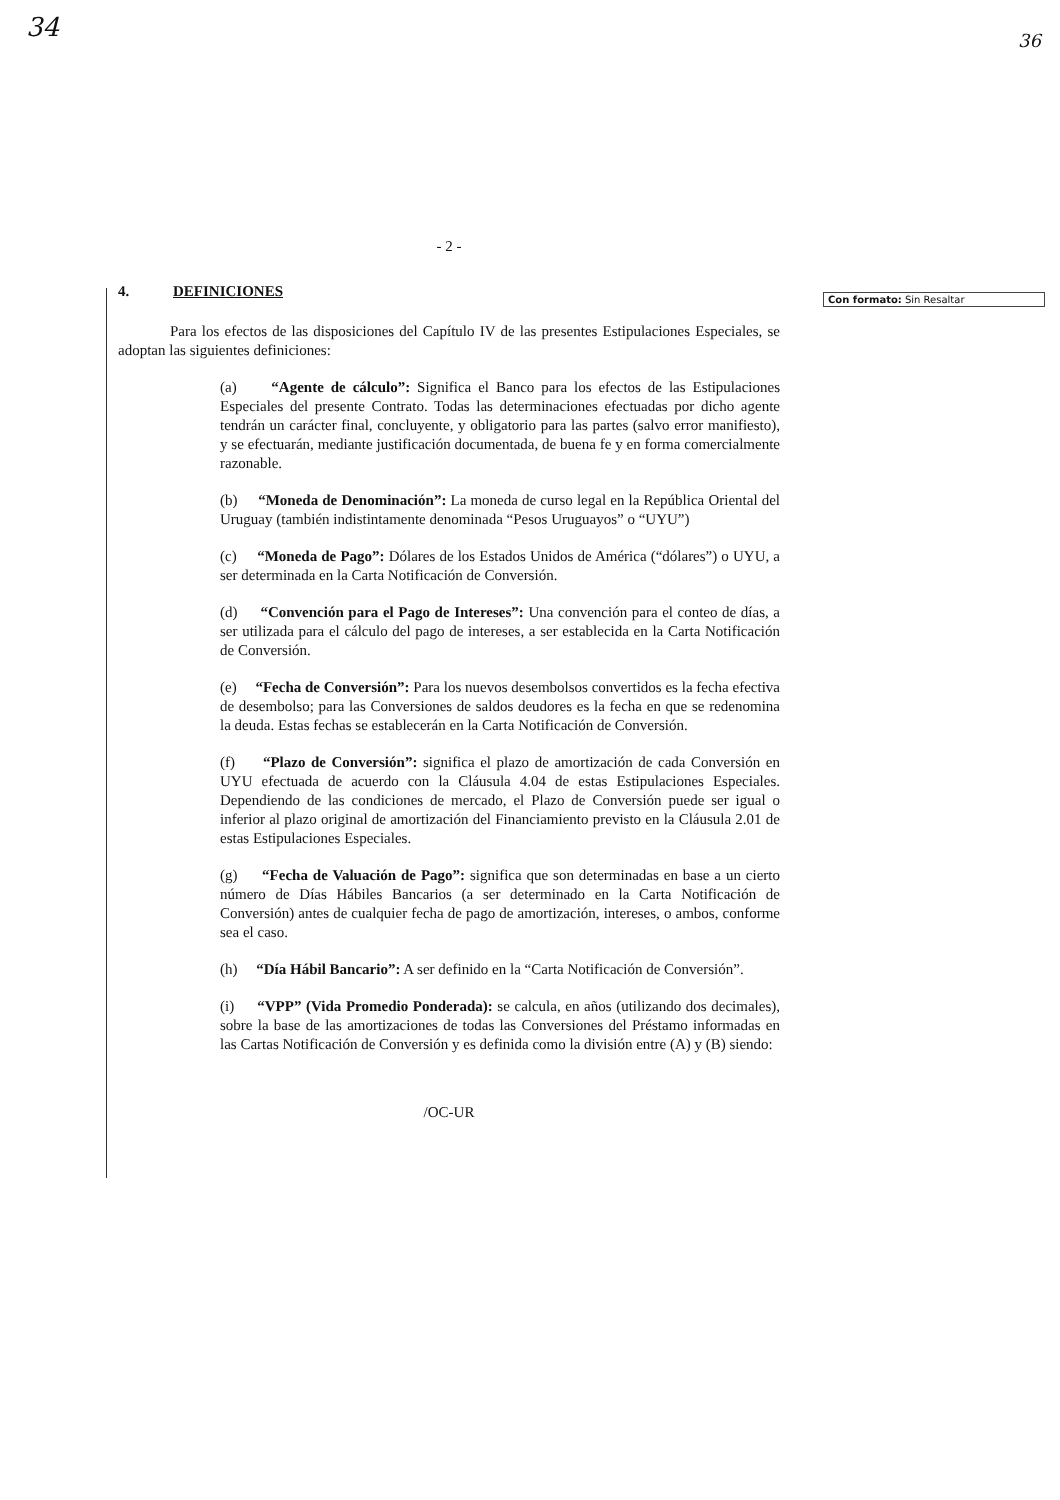34 36
Con formato: Sin Resaltar
- 2 -
4. DEFINICIONES
Para los efectos de las disposiciones del Capítulo IV de las presentes Estipulaciones Especiales, se adoptan las siguientes definiciones:
(a) “Agente de cálculo”: Significa el Banco para los efectos de las Estipulaciones Especiales del presente Contrato. Todas las determinaciones efectuadas por dicho agente tendrán un carácter final, concluyente, y obligatorio para las partes (salvo error manifiesto), y se efectuarán, mediante justificación documentada, de buena fe y en forma comercialmente razonable.
(b) “Moneda de Denominación”: La moneda de curso legal en la República Oriental del Uruguay (también indistintamente denominada “Pesos Uruguayos” o “UYU”)
(c) “Moneda de Pago”: Dólares de los Estados Unidos de América (“dólares”) o UYU, a ser determinada en la Carta Notificación de Conversión.
(d) “Convención para el Pago de Intereses”: Una convención para el conteo de días, a ser utilizada para el cálculo del pago de intereses, a ser establecida en la Carta Notificación de Conversión.
(e) “Fecha de Conversión”: Para los nuevos desembolsos convertidos es la fecha efectiva de desembolso; para las Conversiones de saldos deudores es la fecha en que se redenomina la deuda. Estas fechas se establecerán en la Carta Notificación de Conversión.
(f) “Plazo de Conversión”: significa el plazo de amortización de cada Conversión en UYU efectuada de acuerdo con la Cláusula 4.04 de estas Estipulaciones Especiales. Dependiendo de las condiciones de mercado, el Plazo de Conversión puede ser igual o inferior al plazo original de amortización del Financiamiento previsto en la Cláusula 2.01 de estas Estipulaciones Especiales.
(g) “Fecha de Valuación de Pago”: significa que son determinadas en base a un cierto número de Días Hábiles Bancarios (a ser determinado en la Carta Notificación de Conversión) antes de cualquier fecha de pago de amortización, intereses, o ambos, conforme sea el caso.
(h) “Día Hábil Bancario”: A ser definido en la “Carta Notificación de Conversión”.
(i) “VPP” (Vida Promedio Ponderada): se calcula, en años (utilizando dos decimales), sobre la base de las amortizaciones de todas las Conversiones del Préstamo informadas en las Cartas Notificación de Conversión y es definida como la división entre (A) y (B) siendo:
/OC-UR